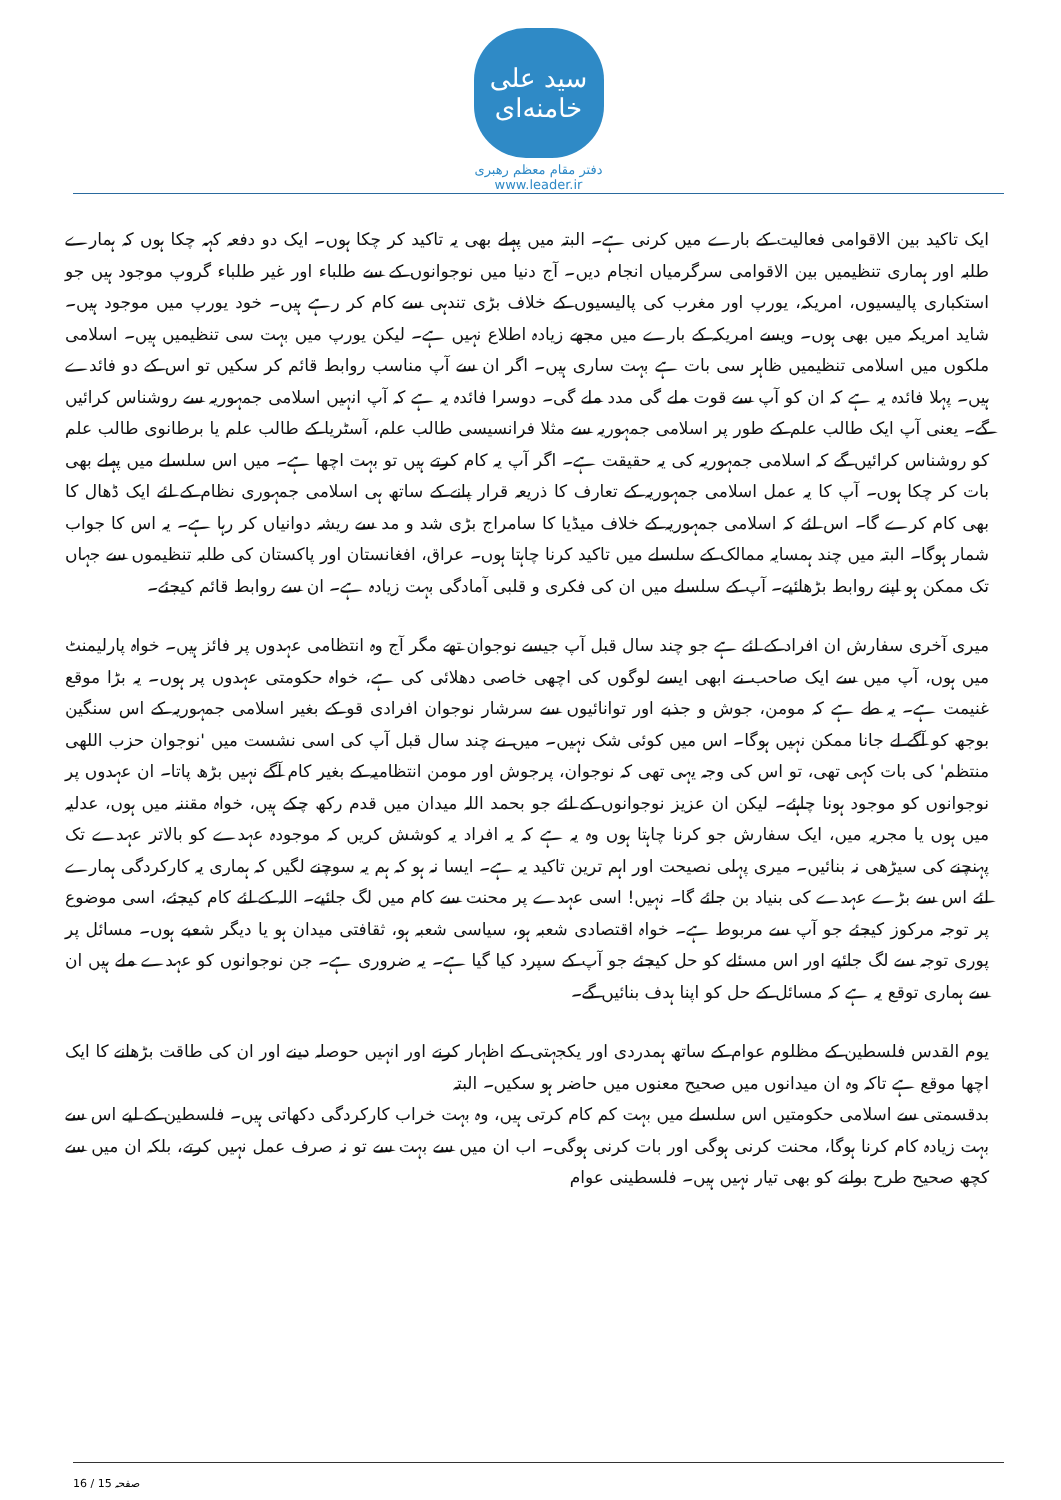سید علی خامنه‌ای
دفتر مقام معظم رهبری
www.leader.ir
ایک تاکید بین الاقوامی فعالیت کے بارے میں کرنی ہے۔ البتہ میں پہلے بھی یہ تاکید کر چکا ہوں۔ ایک دو دفعہ کہہ چکا ہوں کہ ہمارے طلبہ اور ہماری تنظیمیں بین الاقوامی سرگرمیاں انجام دیں۔ آج دنیا میں نوجوانوں کے سے طلباء اور غیر طلباء گروپ موجود ہیں جو استکباری پالیسیوں، امریکہ، یورپ اور مغرب کی پالیسیوں کے خلاف بڑی تندہی سے کام کر رہے ہیں۔ خود یورپ میں موجود ہیں۔ شاید امریکہ میں بھی ہوں۔ ویسے امریکہ کے بارے میں مجھے زیادہ اطلاع نہیں ہے۔ لیکن یورپ میں بہت سی تنظیمیں ہیں۔ اسلامی ملکوں میں اسلامی تنظیمیں ظاہر سی بات ہے بہت ساری ہیں۔ اگر ان سے آپ مناسب روابط قائم کر سکیں تو اس کے دو فائدے ہیں۔ پہلا فائدہ یہ ہے کہ ان کو آپ سے قوت ملے گی مدد ملے گی۔ دوسرا فائدہ یہ ہے کہ آپ انہیں اسلامی جمہوریہ سے روشناس کرائیں گے۔ یعنی آپ ایک طالب علم کے طور پر اسلامی جمہوریہ سے مثلا فرانسیسی طالب علم، آسٹریا کے طالب علم یا برطانوی طالب علم کو روشناس کرائیں گے کہ اسلامی جمہوریہ کی یہ حقیقت ہے۔ اگر آپ یہ کام کرتے ہیں تو بہت اچھا ہے۔ میں اس سلسلے میں پہلے بھی بات کر چکا ہوں۔ آپ کا یہ عمل اسلامی جمہوریہ کے تعارف کا ذریعہ قرار پانے کے ساتھ ہی اسلامی جمہوری نظام کے لئے ایک ڈھال کا بھی کام کرے گا۔ اس لئے کہ اسلامی جمہوریہ کے خلاف میڈیا کا سامراج بڑی شد و مد سے ریشہ دوانیاں کر رہا ہے۔ یہ اس کا جواب شمار ہوگا۔ البتہ میں چند ہمسایہ ممالک کے سلسلے میں تاکید کرنا چاہتا ہوں۔ عراق، افغانستان اور پاکستان کی طلبہ تنظیموں سے جہاں تک ممکن ہو اپنے روابط بڑھائیے۔ آپ کے سلسلے میں ان کی فکری و قلبی آمادگی بہت زیادہ ہے۔ ان سے روابط قائم کیجئے۔
میری آخری سفارش ان افراد کے لئے ہے جو چند سال قبل آپ جیسے نوجوان تھے مگر آج وہ انتظامی عہدوں پر فائز ہیں۔ خواہ پارلیمنٹ میں ہوں، آپ میں سے ایک صاحب نے ابھی ایسے لوگوں کی اچھی خاصی دھلائی کی ہے، خواہ حکومتی عہدوں پر ہوں۔ یہ بڑا موقع غنیمت ہے۔ یہ طے ہے کہ مومن، جوش و جذبے اور توانائیوں سے سرشار نوجوان افرادی قو کے بغیر اسلامی جمہوریہ کے اس سنگین بوجھ کو آگے لے جانا ممکن نہیں ہوگا۔ اس میں کوئی شک نہیں۔ میں نے چند سال قبل آپ کی اسی نشست میں 'نوجوان حزب اللهی منتظم' کی بات کہی تھی، تو اس کی وجہ یہی تھی کہ نوجوان، پرجوش اور مومن انتظامیہ کے بغیر کام آگے نہیں بڑھ پاتا۔ ان عہدوں پر نوجوانوں کو موجود ہونا چاہئے۔ لیکن ان عزیز نوجوانوں کے لئے جو بحمد اللہ میدان میں قدم رکھ چکے ہیں، خواہ مقننہ میں ہوں، عدلیہ میں ہوں یا مجریہ میں، ایک سفارش جو کرنا چاہتا ہوں وہ یہ ہے کہ یہ افراد یہ کوشش کریں کہ موجودہ عہدے کو بالاتر عہدے تک پہنچنے کی سیڑھی نہ بنائیں۔ میری پہلی نصیحت اور اہم ترین تاکید یہ ہے۔ ایسا نہ ہو کہ ہم یہ سوچنے لگیں کہ ہماری یہ کارکردگی ہمارے لئے اس سے بڑے عہدے کی بنیاد بن جائے گا۔ نہیں! اسی عہدے پر محنت سے کام میں لگ جائیے۔ اللہ کے لئے کام کیجئے، اسی موضوع پر توجہ مرکوز کیجئے جو آپ سے مربوط ہے۔ خواہ اقتصادی شعبہ ہو، سیاسی شعبہ ہو، ثقافتی میدان ہو یا دیگر شعبے ہوں۔ مسائل پر پوری توجہ سے لگ جائیے اور اس مسئلے کو حل کیجئے جو آپ کے سپرد کیا گیا ہے۔ یہ ضروری ہے۔ جن نوجوانوں کو عہدے ملے ہیں ان سے ہماری توقع یہ ہے کہ مسائل کے حل کو اپنا ہدف بنائیں گے۔
یوم القدس فلسطین کے مظلوم عوام کے ساتھ ہمدردی اور یکجہتی کے اظہار کرنے اور انہیں حوصلہ دینے اور ان کی طاقت بڑھانے کا ایک اچھا موقع ہے تاکہ وہ ان میدانوں میں صحیح معنوں میں حاضر ہو سکیں۔ البتہ
بدقسمتی سے اسلامی حکومتیں اس سلسلے میں بہت کم کام کرتی ہیں، وہ بہت خراب کارکردگی دکھاتی ہیں۔ فلسطین کے لیے اس سے بہت زیادہ کام کرنا ہوگا، محنت کرنی ہوگی اور بات کرنی ہوگی۔ اب ان میں سے بہت سے تو نہ صرف عمل نہیں کرتے، بلکہ ان میں سے کچھ صحیح طرح بولنے کو بھی تیار نہیں ہیں۔ فلسطینی عوام
صفحہ 15 / 16